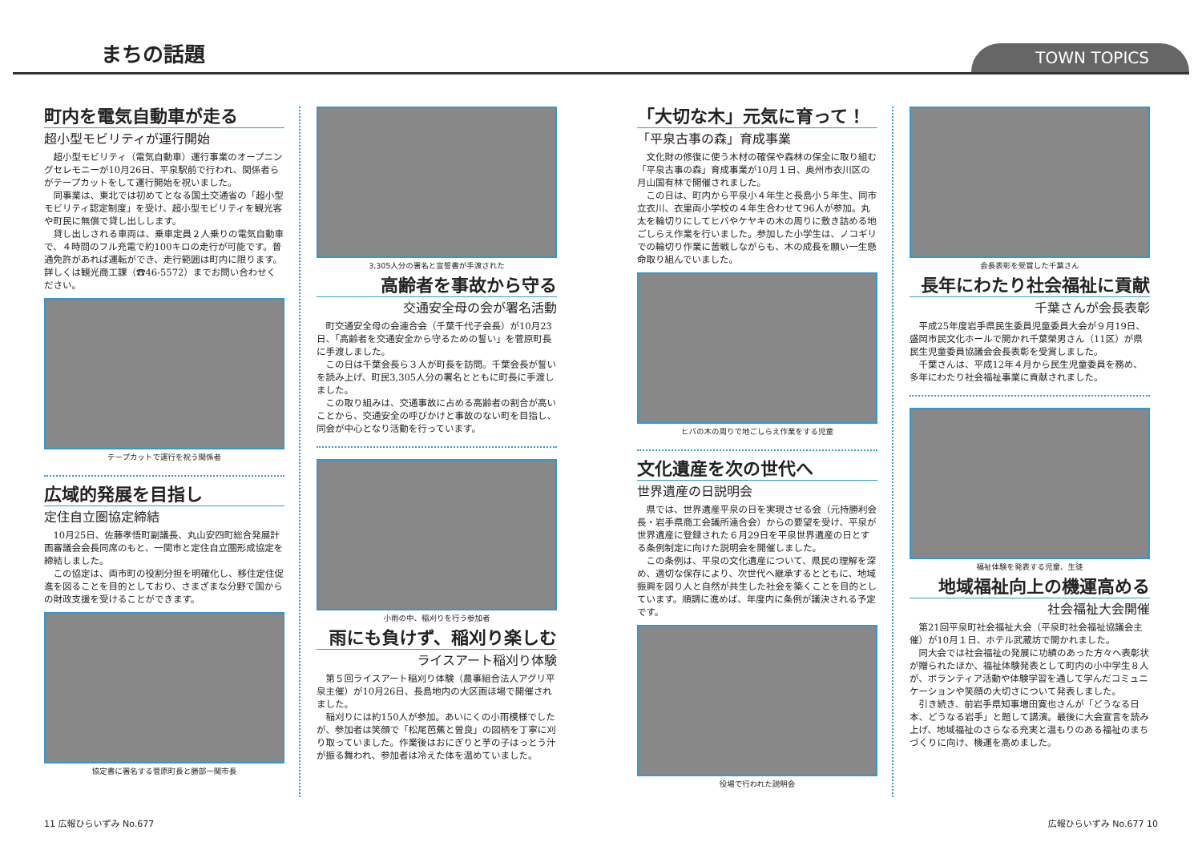まちの話題
TOWN TOPICS
町内を電気自動車が走る
超小型モビリティが運行開始
超小型モビリティ（電気自動車）運行事業のオープニングセレモニーが10月26日、平泉駅前で行われ、関係者らがテープカットをして運行開始を祝いました。
同事業は、東北では初めてとなる国土交通省の「超小型モビリティ認定制度」を受け、超小型モビリティを観光客や町民に無償で貸し出しします。
貸し出しされる車両は、乗車定員２人乗りの電気自動車で、４時間のフル充電で約100キロの走行が可能です。普通免許があれば運転ができ、走行範囲は町内に限ります。詳しくは観光商工課（☎46-5572）までお問い合わせください。
テープカットで運行を祝う関係者
広域的発展を目指し
定住自立圏協定締結
10月25日、佐藤孝悟町副議長、丸山安四町総合発展計画審議会会長同席のもと、一関市と定住自立圏形成協定を締結しました。
この協定は、両市町の役割分担を明確化し、移住定住促進を図ることを目的としており、さまざまな分野で国からの財政支援を受けることができます。
協定書に署名する菅原町長と勝部一関市長
3,305人分の署名と宣誓書が手渡された
高齢者を事故から守る
交通安全母の会が署名活動
町交通安全母の会連合会（千葉千代子会長）が10月23日、「高齢者を交通安全から守るための誓い」を菅原町長に手渡しました。
この日は千葉会長ら３人が町長を訪問。千葉会長が誓いを読み上げ、町民3,305人分の署名とともに町長に手渡しました。
この取り組みは、交通事故に占める高齢者の割合が高いことから、交通安全の呼びかけと事故のない町を目指し、同会が中心となり活動を行っています。
小雨の中、稲刈りを行う参加者
雨にも負けず、稲刈り楽しむ
ライスアート稲刈り体験
第５回ライスアート稲刈り体験（農事組合法人アグリ平泉主催）が10月26日、長島地内の大区画ほ場で開催されました。
稲刈りには約150人が参加。あいにくの小雨模様でしたが、参加者は笑顔で「松尾芭蕉と曽良」の図柄を丁寧に刈り取っていました。作業後はおにぎりと芋の子はっとう汁が振る舞われ、参加者は冷えた体を温めていました。
「大切な木」元気に育って！
「平泉古事の森」育成事業
文化財の修復に使う木材の確保や森林の保全に取り組む「平泉古事の森」育成事業が10月１日、奥州市衣川区の月山国有林で開催されました。
この日は、町内から平泉小４年生と長島小５年生、同市立衣川、衣里両小学校の４年生合わせて96人が参加。丸太を輪切りにしてヒバやケヤキの木の周りに敷き詰める地ごしらえ作業を行いました。参加した小学生は、ノコギリでの輪切り作業に苦戦しながらも、木の成長を願い一生懸命取り組んでいました。
ヒバの木の周りで地ごしらえ作業をする児童
文化遺産を次の世代へ
世界遺産の日説明会
県では、世界遺産平泉の日を実現させる会（元持勝利会長・岩手県商工会議所連合会）からの要望を受け、平泉が世界遺産に登録された６月29日を平泉世界遺産の日とする条例制定に向けた説明会を開催しました。
この条例は、平泉の文化遺産について、県民の理解を深め、適切な保存により、次世代へ継承するとともに、地域振興を図り人と自然が共生した社会を築くことを目的としています。順調に進めば、年度内に条例が議決される予定です。
役場で行われた説明会
会長表彰を受賞した千葉さん
長年にわたり社会福祉に貢献
千葉さんが会長表彰
平成25年度岩手県民生委員児童委員大会が９月19日、盛岡市民文化ホールで開かれ千葉榮男さん（11区）が県民生児童委員協議会会長表彰を受賞しました。
千葉さんは、平成12年４月から民生児童委員を務め、多年にわたり社会福祉事業に貢献されました。
福祉体験を発表する児童、生徒
地域福祉向上の機運高める
社会福祉大会開催
第21回平泉町社会福祉大会（平泉町社会福祉協議会主催）が10月１日、ホテル武蔵坊で開かれました。
同大会では社会福祉の発展に功績のあった方々へ表彰状が贈られたほか、福祉体験発表として町内の小中学生８人が、ボランティア活動や体験学習を通して学んだコミュニケーションや笑顔の大切さについて発表しました。
引き続き、前岩手県知事増田寛也さんが「どうなる日本、どうなる岩手」と題して講演。最後に大会宣言を読み上げ、地域福祉のさらなる充実と温もりのある福祉のまちづくりに向け、機運を高めました。
11 広報ひらいずみ No.677 広報ひらいずみ No.677 10